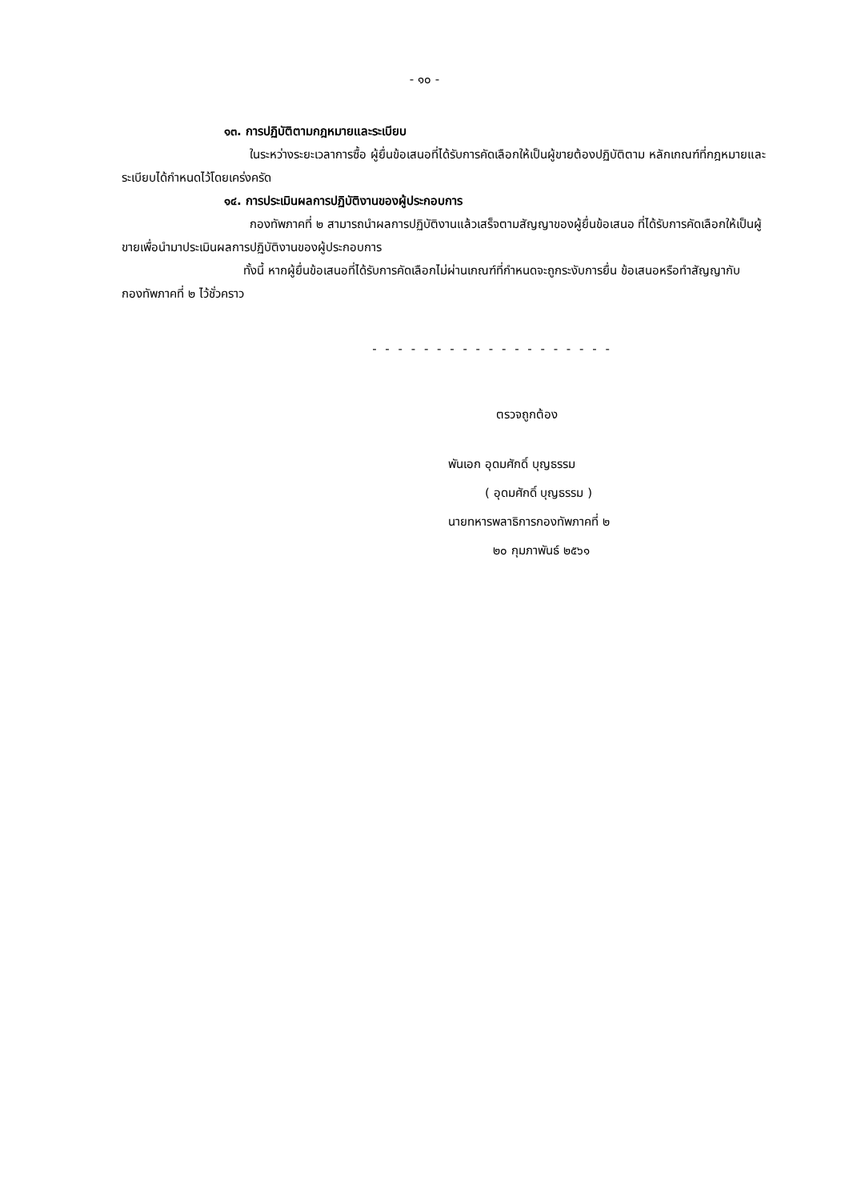- ๑๐ -
๑๓. การปฏิบัติตามกฎหมายและระเบียบ
ในระหว่างระยะเวลาการซื้อ ผู้ยื่นข้อเสนอที่ได้รับการคัดเลือกให้เป็นผู้ขายต้องปฏิบัติตาม หลักเกณฑ์ที่กฎหมายและระเบียบได้กำหนดไว้โดยเคร่งครัด
๑๔. การประเมินผลการปฏิบัติงานของผู้ประกอบการ
กองทัพภาคที่ ๒ สามารถนำผลการปฏิบัติงานแล้วเสร็จตามสัญญาของผู้ยื่นข้อเสนอ ที่ได้รับการคัดเลือกให้เป็นผู้ขายเพื่อนำมาประเมินผลการปฏิบัติงานของผู้ประกอบการ
ทั้งนี้ หากผู้ยื่นข้อเสนอที่ได้รับการคัดเลือกไม่ผ่านเกณฑ์ที่กำหนดจะถูกระงับการยื่น ข้อเสนอหรือทำสัญญากับ กองทัพภาคที่ ๒ ไว้ชั่วคราว
- - - - - - - - - - - - - - - - - - -
ตรวจถูกต้อง
พันเอก อุดมศักดิ์ บุญธรรม
( อุดมศักดิ์ บุญธรรม )
นายทหารพลาธิการกองทัพภาคที่ ๒
๒๐ กุมภาพันธ์ ๒๕๖๑